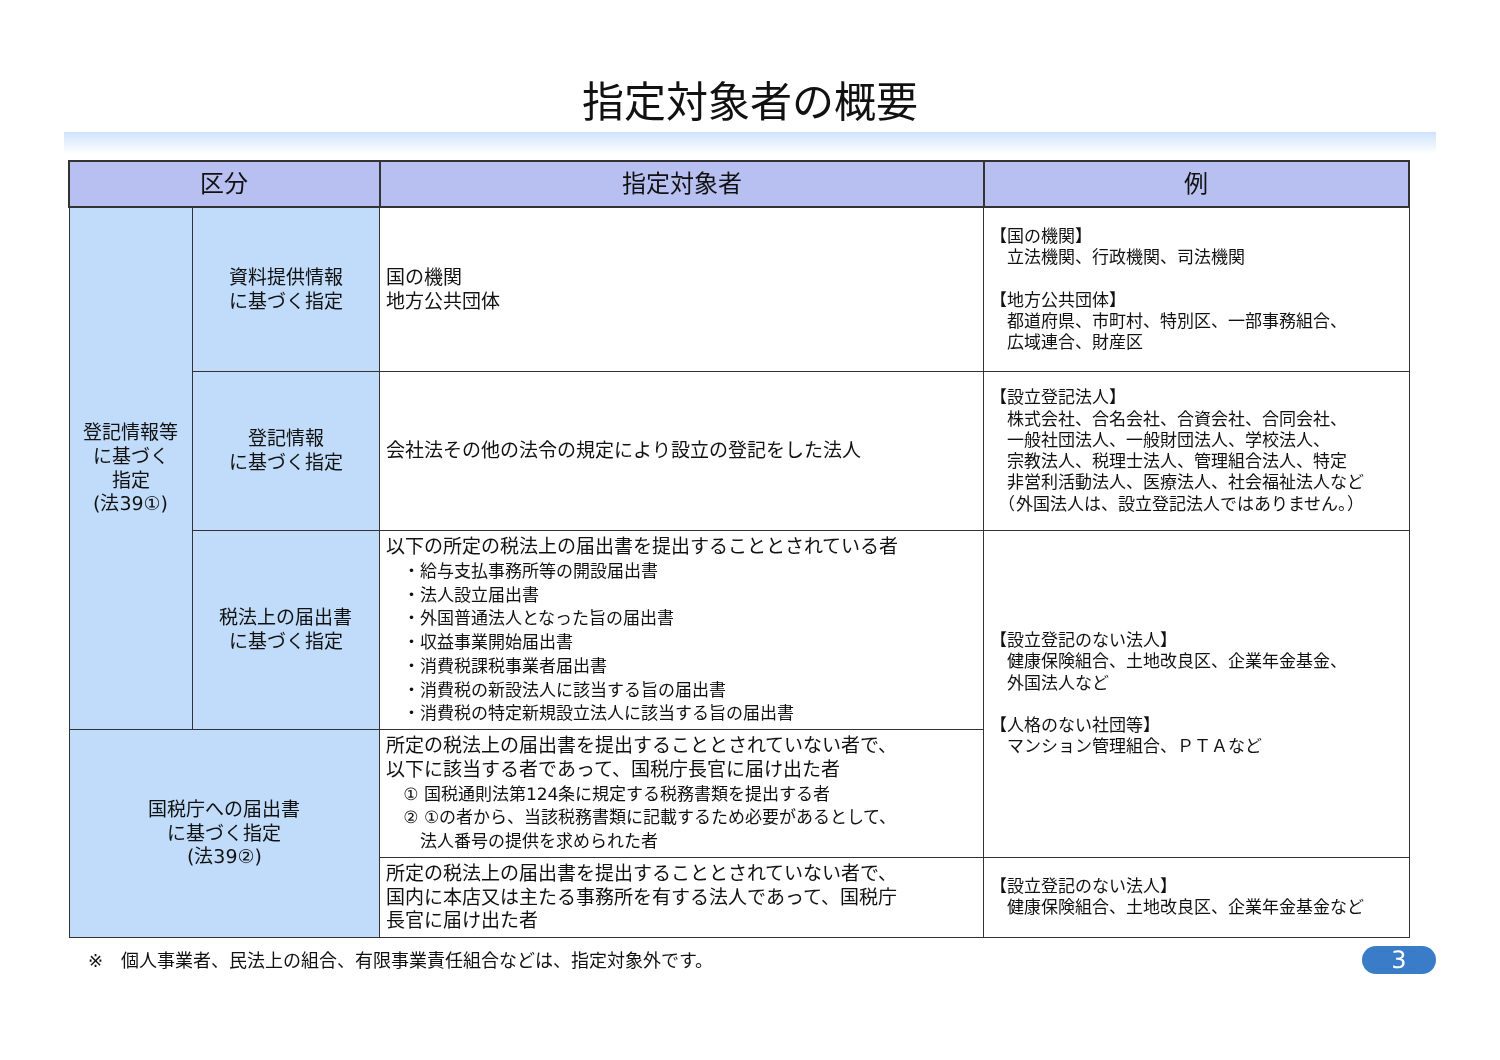指定対象者の概要
| 区分 | | 指定対象者 | 例 |
| --- | --- | --- | --- |
| 登記情報等 に基づく 指定 (法39①) | 資料提供情報 に基づく指定 | 国の機関 地方公共団体 | 【国の機関】 立法機関、行政機関、司法機関 【地方公共団体】 都道府県、市町村、特別区、一部事務組合、 広域連合、財産区 |
| | 登記情報 に基づく指定 | 会社法その他の法令の規定により設立の登記をした法人 | 【設立登記法人】 株式会社、合名会社、合資会社、合同会社、 一般社団法人、一般財団法人、学校法人、 宗教法人、税理士法人、管理組合法人、特定 非営利活動法人、医療法人、社会福祉法人など （外国法人は、設立登記法人ではありません。） |
| | 税法上の届出書 に基づく指定 | 以下の所定の税法上の届出書を提出することとされている者 ・給与支払事務所等の開設届出書 ・法人設立届出書 ・外国普通法人となった旨の届出書 ・収益事業開始届出書 ・消費税課税事業者届出書 ・消費税の新設法人に該当する旨の届出書 ・消費税の特定新規設立法人に該当する旨の届出書 | 【設立登記のない法人】 健康保険組合、土地改良区、企業年金基金、 外国法人など 【人格のない社団等】 マンション管理組合、ＰＴＡなど |
| 国税庁への届出書 に基づく指定 (法39②) | | 所定の税法上の届出書を提出することとされていない者で、 以下に該当する者であって、国税庁長官に届け出た者 ① 国税通則法第124条に規定する税務書類を提出する者 ② ①の者から、当該税務書類に記載するため必要があるとして、 法人番号の提供を求められた者 | |
| | | 所定の税法上の届出書を提出することとされていない者で、 国内に本店又は主たる事務所を有する法人であって、国税庁 長官に届け出た者 | 【設立登記のない法人】 健康保険組合、土地改良区、企業年金基金など |
※　個人事業者、民法上の組合、有限事業責任組合などは、指定対象外です。 3